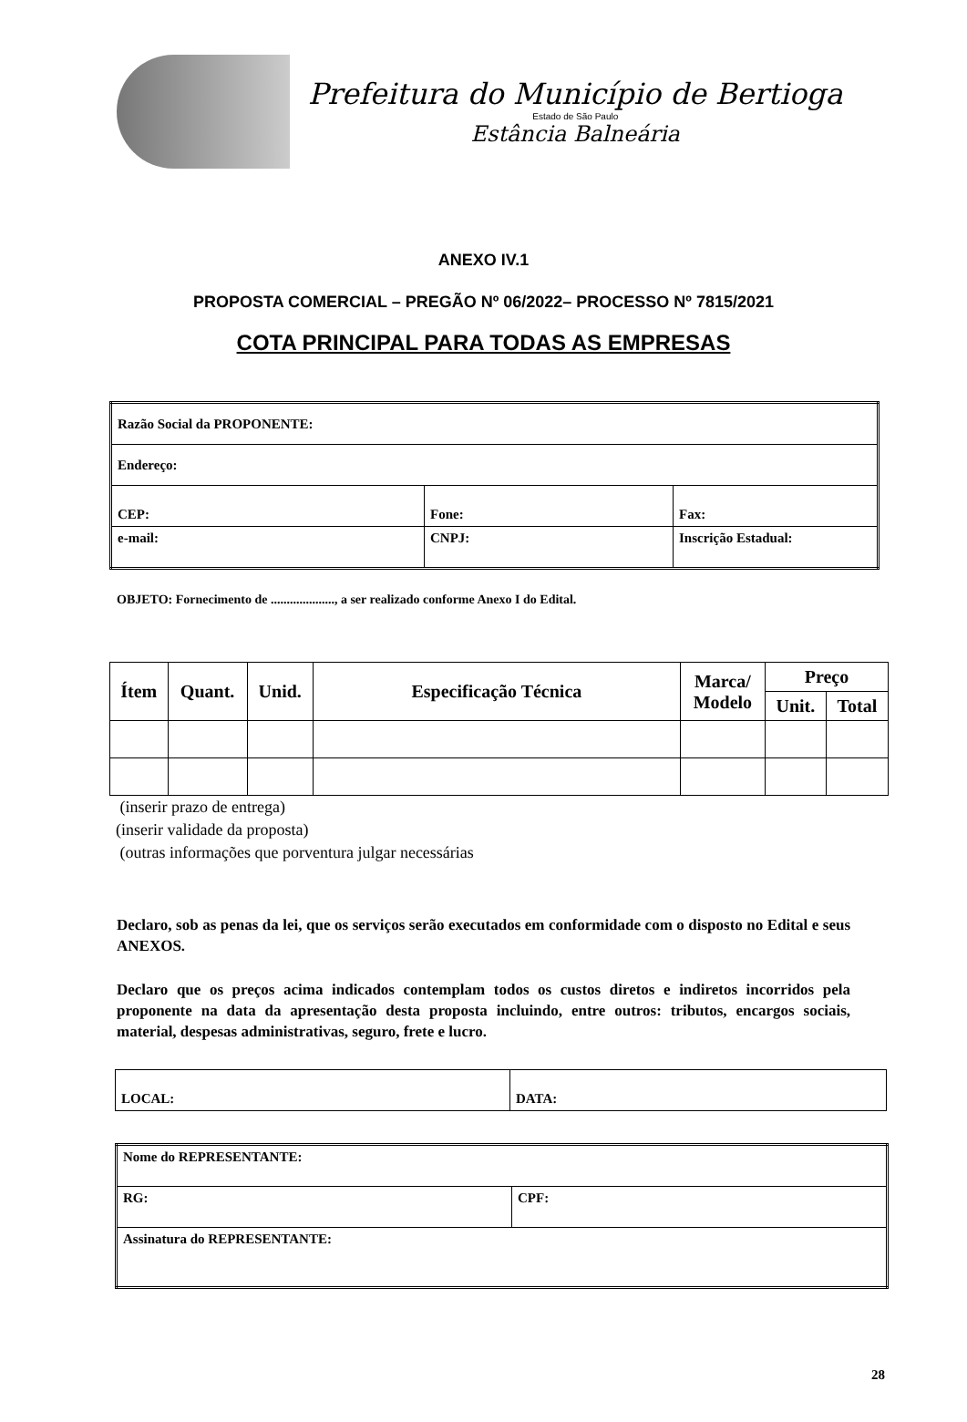Prefeitura do Município de Bertioga
Estado de São Paulo
Estância Balneária
ANEXO IV.1
PROPOSTA COMERCIAL – PREGÃO Nº 06/2022– PROCESSO Nº 7815/2021
COTA PRINCIPAL PARA TODAS AS EMPRESAS
| Razão Social da PROPONENTE: | | |
| Endereço: | | |
| CEP: | Fone: | Fax: |
| e-mail: | CNPJ: | Inscrição Estadual: |
OBJETO: Fornecimento de ...................., a ser realizado conforme Anexo I do Edital.
| Ítem | Quant. | Unid. | Especificação Técnica | Marca/ Modelo | Preço | |
| --- | --- | --- | --- | --- | --- | --- |
| | | | | | Unit. | Total |
(inserir prazo de entrega)
(inserir validade da proposta)
(outras informações que porventura julgar necessárias
Declaro, sob as penas da lei, que os serviços serão executados em conformidade com o disposto no Edital e seus ANEXOS.
Declaro que os preços acima indicados contemplam todos os custos diretos e indiretos incorridos pela proponente na data da apresentação desta proposta incluindo, entre outros: tributos, encargos sociais, material, despesas administrativas, seguro, frete e lucro.
| LOCAL: | DATA: |
| Nome do REPRESENTANTE: | |
| RG: | CPF: |
| Assinatura do REPRESENTANTE: | |
28